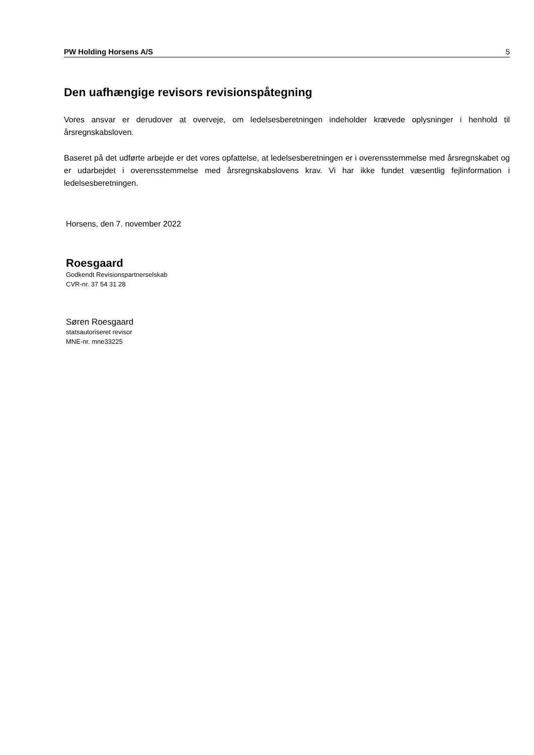PW Holding Horsens A/S 5
Den uafhængige revisors revisionspåtegning
Vores ansvar er derudover at overveje, om ledelsesberetningen indeholder krævede oplysninger i henhold til årsregnskabsloven.
Baseret på det udførte arbejde er det vores opfattelse, at ledelsesberetningen er i overensstemmelse med årsregnskabet og er udarbejdet i overensstemmelse med årsregnskabslovens krav. Vi har ikke fundet væsentlig fejlinformation i ledelsesberetningen.
Horsens, den 7. november 2022
Roesgaard
Godkendt Revisionspartnerselskab
CVR-nr. 37 54 31 28
Søren Roesgaard
statsautoriseret revisor
MNE-nr. mne33225